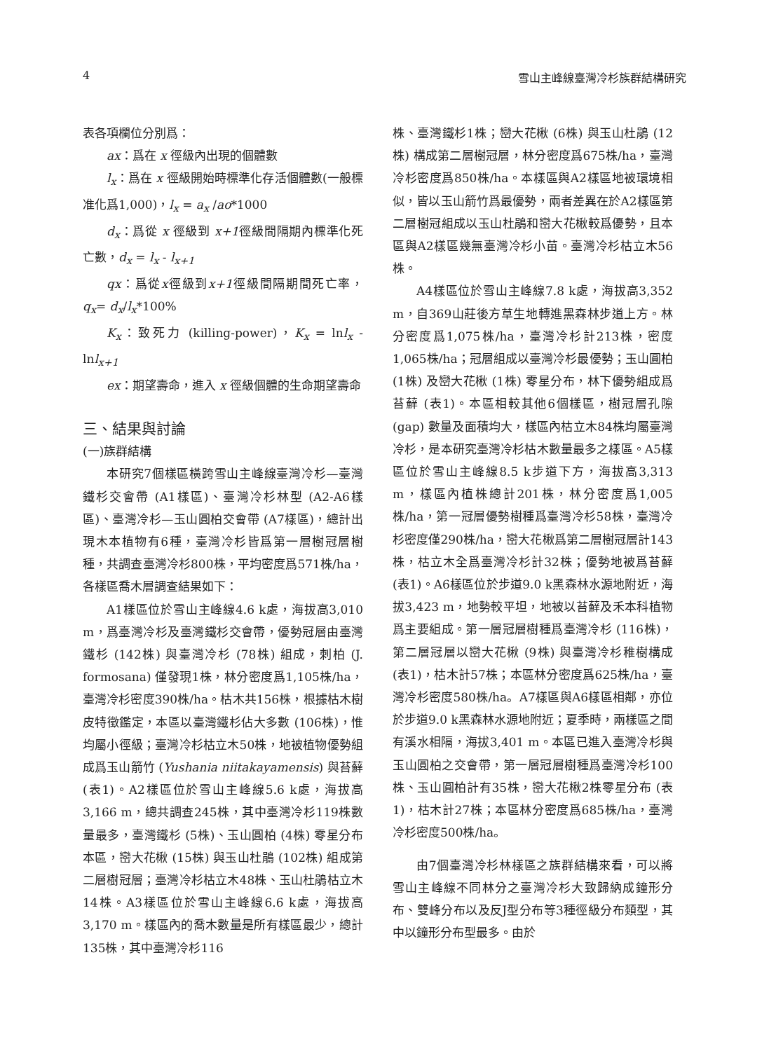4 雪山主峰線臺灣冷杉族群結構研究
表各項欄位分別爲：
ax：爲在 x 徑級內出現的個體數
l<sub>x</sub>：爲在 x 徑級開始時標準化存活個體數(一般標准化爲1,000)，l<sub>x</sub> = a<sub>x</sub> /ao*1000
d<sub>x</sub>：爲從 x 徑級到 x+1徑級間隔期內標準化死亡數，d<sub>x</sub> = l<sub>x</sub> - l<sub>x+1</sub>
qx：爲從x徑級到x+1徑級間隔期間死亡率，q<sub>x</sub>= d<sub>x</sub>/l<sub>x</sub>*100%
K<sub>x</sub>：致死力 (killing-power)，K<sub>x</sub> = lnl<sub>x</sub> - lnl<sub>x+1</sub>
ex：期望壽命，進入 x 徑級個體的生命期望壽命
三、結果與討論
(一)族群結構
本研究7個樣區橫跨雪山主峰線臺灣冷杉—臺灣鐵杉交會帶 (A1樣區)、臺灣冷杉林型 (A2-A6樣區)、臺灣冷杉—玉山圓柏交會帶 (A7樣區)，總計出現木本植物有6種，臺灣冷杉皆爲第一層樹冠層樹種，共調查臺灣冷杉800株，平均密度爲571株/ha，各樣區喬木層調查結果如下：
A1樣區位於雪山主峰線4.6 k處，海拔高3,010 m，爲臺灣冷杉及臺灣鐵杉交會帶，優勢冠層由臺灣鐵杉 (142株) 與臺灣冷杉 (78株) 組成，刺柏 (J. formosana) 僅發現1株，林分密度爲1,105株/ha，臺灣冷杉密度390株/ha。枯木共156株，根據枯木樹皮特徵鑑定，本區以臺灣鐵杉佔大多數 (106株)，惟均屬小徑級；臺灣冷杉枯立木50株，地被植物優勢組成爲玉山箭竹 (Yushania niitakayamensis) 與苔蘚 (表1)。A2樣區位於雪山主峰線5.6 k處，海拔高3,166 m，總共調查245株，其中臺灣冷杉119株數量最多，臺灣鐵杉 (5株)、玉山圓柏 (4株) 零星分布本區，巒大花楸 (15株) 與玉山杜鵑 (102株) 組成第二層樹冠層；臺灣冷杉枯立木48株、玉山杜鵑枯立木14株。A3樣區位於雪山主峰線6.6 k處，海拔高3,170 m。樣區內的喬木數量是所有樣區最少，總計135株，其中臺灣冷杉116
株、臺灣鐵杉1株；巒大花楸 (6株) 與玉山杜鵑 (12株) 構成第二層樹冠層，林分密度爲675株/ha，臺灣冷杉密度爲850株/ha。本樣區與A2樣區地被環境相似，皆以玉山箭竹爲最優勢，兩者差異在於A2樣區第二層樹冠組成以玉山杜鵑和巒大花楸較爲優勢，且本區與A2樣區幾無臺灣冷杉小苗。臺灣冷杉枯立木56株。
A4樣區位於雪山主峰線7.8 k處，海拔高3,352 m，自369山莊後方草生地轉進黑森林步道上方。林分密度爲1,075株/ha，臺灣冷杉計213株，密度1,065株/ha；冠層組成以臺灣冷杉最優勢；玉山圓柏 (1株) 及巒大花楸 (1株) 零星分布，林下優勢組成爲苔蘚 (表1)。本區相較其他6個樣區，樹冠層孔隙 (gap) 數量及面積均大，樣區內枯立木84株均屬臺灣冷杉，是本研究臺灣冷杉枯木數量最多之樣區。A5樣區位於雪山主峰線8.5 k步道下方，海拔高3,313 m，樣區內植株總計201株，林分密度爲1,005株/ha，第一冠層優勢樹種爲臺灣冷杉58株，臺灣冷杉密度僅290株/ha，巒大花楸爲第二層樹冠層計143株，枯立木全爲臺灣冷杉計32株；優勢地被爲苔蘚 (表1)。A6樣區位於步道9.0 k黑森林水源地附近，海拔3,423 m，地勢較平坦，地被以苔蘚及禾本科植物爲主要組成。第一層冠層樹種爲臺灣冷杉 (116株)，第二層冠層以巒大花楸 (9株) 與臺灣冷杉稚樹構成 (表1)，枯木計57株；本區林分密度爲625株/ha，臺灣冷杉密度580株/ha。A7樣區與A6樣區相鄰，亦位於步道9.0 k黑森林水源地附近；夏季時，兩樣區之間有溪水相隔，海拔3,401 m。本區已進入臺灣冷杉與玉山圓柏之交會帶，第一層冠層樹種爲臺灣冷杉100株、玉山圓柏計有35株，巒大花楸2株零星分布 (表1)，枯木計27株；本區林分密度爲685株/ha，臺灣冷杉密度500株/ha。
由7個臺灣冷杉林樣區之族群結構來看，可以將雪山主峰線不同林分之臺灣冷杉大致歸納成鐘形分布、雙峰分布以及反J型分布等3種徑級分布類型，其中以鐘形分布型最多。由於